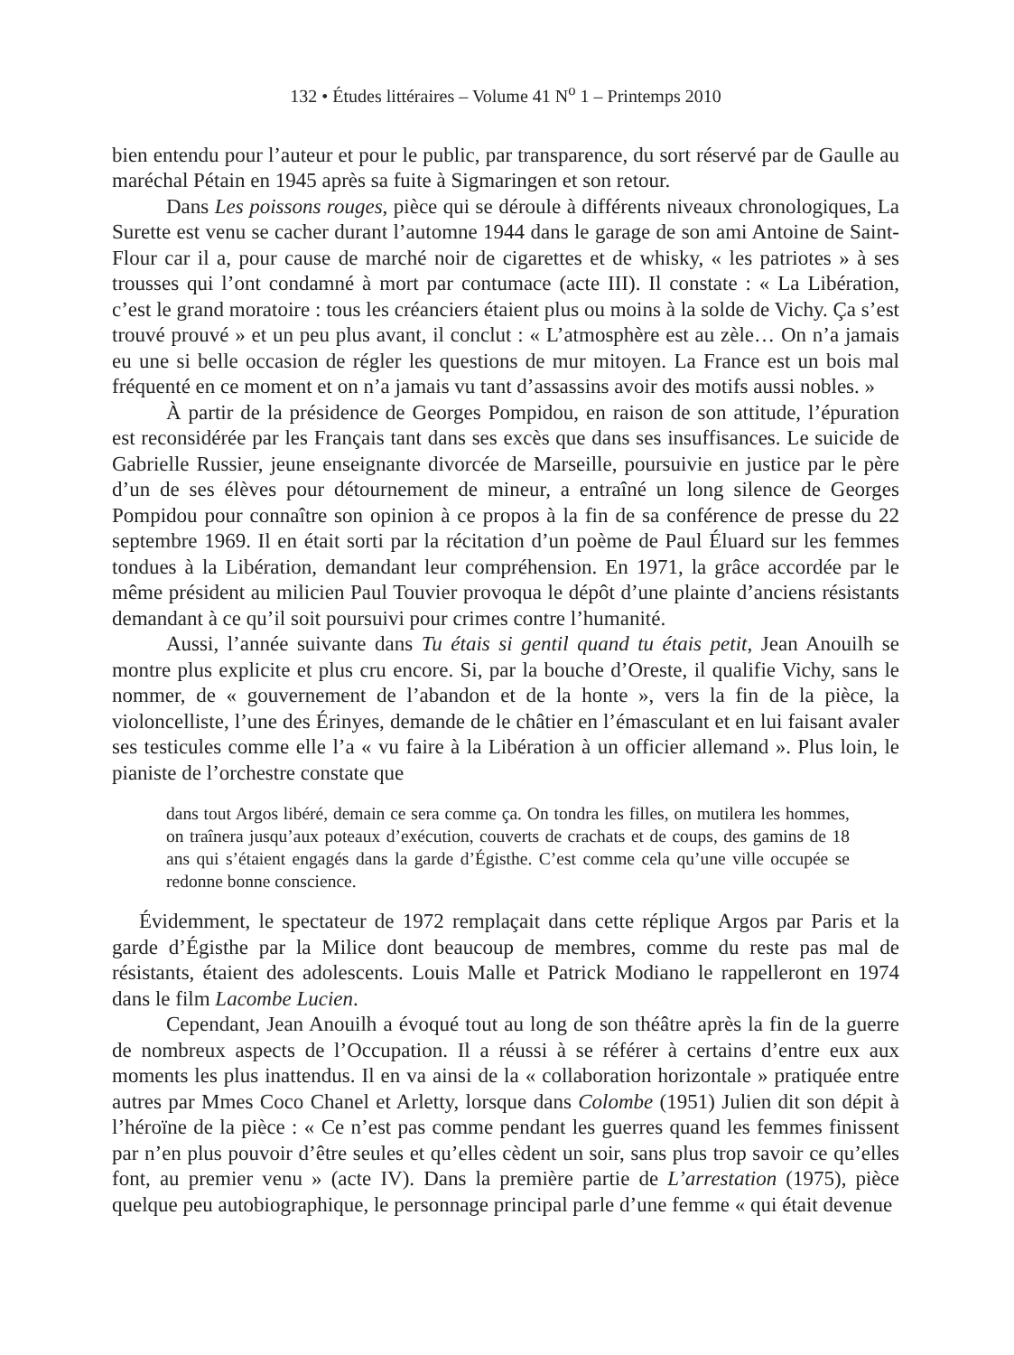132 • Études littéraires – Volume 41 N<sup>o</sup> 1 – Printemps 2010
bien entendu pour l’auteur et pour le public, par transparence, du sort réservé par de Gaulle au maréchal Pétain en 1945 après sa fuite à Sigmaringen et son retour.
Dans Les poissons rouges, pièce qui se déroule à différents niveaux chronologiques, La Surette est venu se cacher durant l’automne 1944 dans le garage de son ami Antoine de Saint-Flour car il a, pour cause de marché noir de cigarettes et de whisky, « les patriotes » à ses trousses qui l’ont condamné à mort par contumace (acte III). Il constate : « La Libération, c’est le grand moratoire : tous les créanciers étaient plus ou moins à la solde de Vichy. Ça s’est trouvé prouvé » et un peu plus avant, il conclut : « L’atmosphère est au zèle… On n’a jamais eu une si belle occasion de régler les questions de mur mitoyen. La France est un bois mal fréquenté en ce moment et on n’a jamais vu tant d’assassins avoir des motifs aussi nobles. »
À partir de la présidence de Georges Pompidou, en raison de son attitude, l’épuration est reconsidérée par les Français tant dans ses excès que dans ses insuffisances. Le suicide de Gabrielle Russier, jeune enseignante divorcée de Marseille, poursuivie en justice par le père d’un de ses élèves pour détournement de mineur, a entraîné un long silence de Georges Pompidou pour connaître son opinion à ce propos à la fin de sa conférence de presse du 22 septembre 1969. Il en était sorti par la récitation d’un poème de Paul Éluard sur les femmes tondues à la Libération, demandant leur compréhension. En 1971, la grâce accordée par le même président au milicien Paul Touvier provoqua le dépôt d’une plainte d’anciens résistants demandant à ce qu’il soit poursuivi pour crimes contre l’humanité.
Aussi, l’année suivante dans Tu étais si gentil quand tu étais petit, Jean Anouilh se montre plus explicite et plus cru encore. Si, par la bouche d’Oreste, il qualifie Vichy, sans le nommer, de « gouvernement de l’abandon et de la honte », vers la fin de la pièce, la violoncelliste, l’une des Érinyes, demande de le châtier en l’émasculant et en lui faisant avaler ses testicules comme elle l’a « vu faire à la Libération à un officier allemand ». Plus loin, le pianiste de l’orchestre constate que
dans tout Argos libéré, demain ce sera comme ça. On tondra les filles, on mutilera les hommes, on traînera jusqu’aux poteaux d’exécution, couverts de crachats et de coups, des gamins de 18 ans qui s’étaient engagés dans la garde d’Égisthe. C’est comme cela qu’une ville occupée se redonne bonne conscience.
Évidemment, le spectateur de 1972 remplaçait dans cette réplique Argos par Paris et la garde d’Égisthe par la Milice dont beaucoup de membres, comme du reste pas mal de résistants, étaient des adolescents. Louis Malle et Patrick Modiano le rappelleront en 1974 dans le film Lacombe Lucien.
Cependant, Jean Anouilh a évoqué tout au long de son théâtre après la fin de la guerre de nombreux aspects de l’Occupation. Il a réussi à se référer à certains d’entre eux aux moments les plus inattendus. Il en va ainsi de la « collaboration horizontale » pratiquée entre autres par Mmes Coco Chanel et Arletty, lorsque dans Colombe (1951) Julien dit son dépit à l’héroïne de la pièce : « Ce n’est pas comme pendant les guerres quand les femmes finissent par n’en plus pouvoir d’être seules et qu’elles cèdent un soir, sans plus trop savoir ce qu’elles font, au premier venu » (acte IV). Dans la première partie de L’arrestation (1975), pièce quelque peu autobiographique, le personnage principal parle d’une femme « qui était devenue